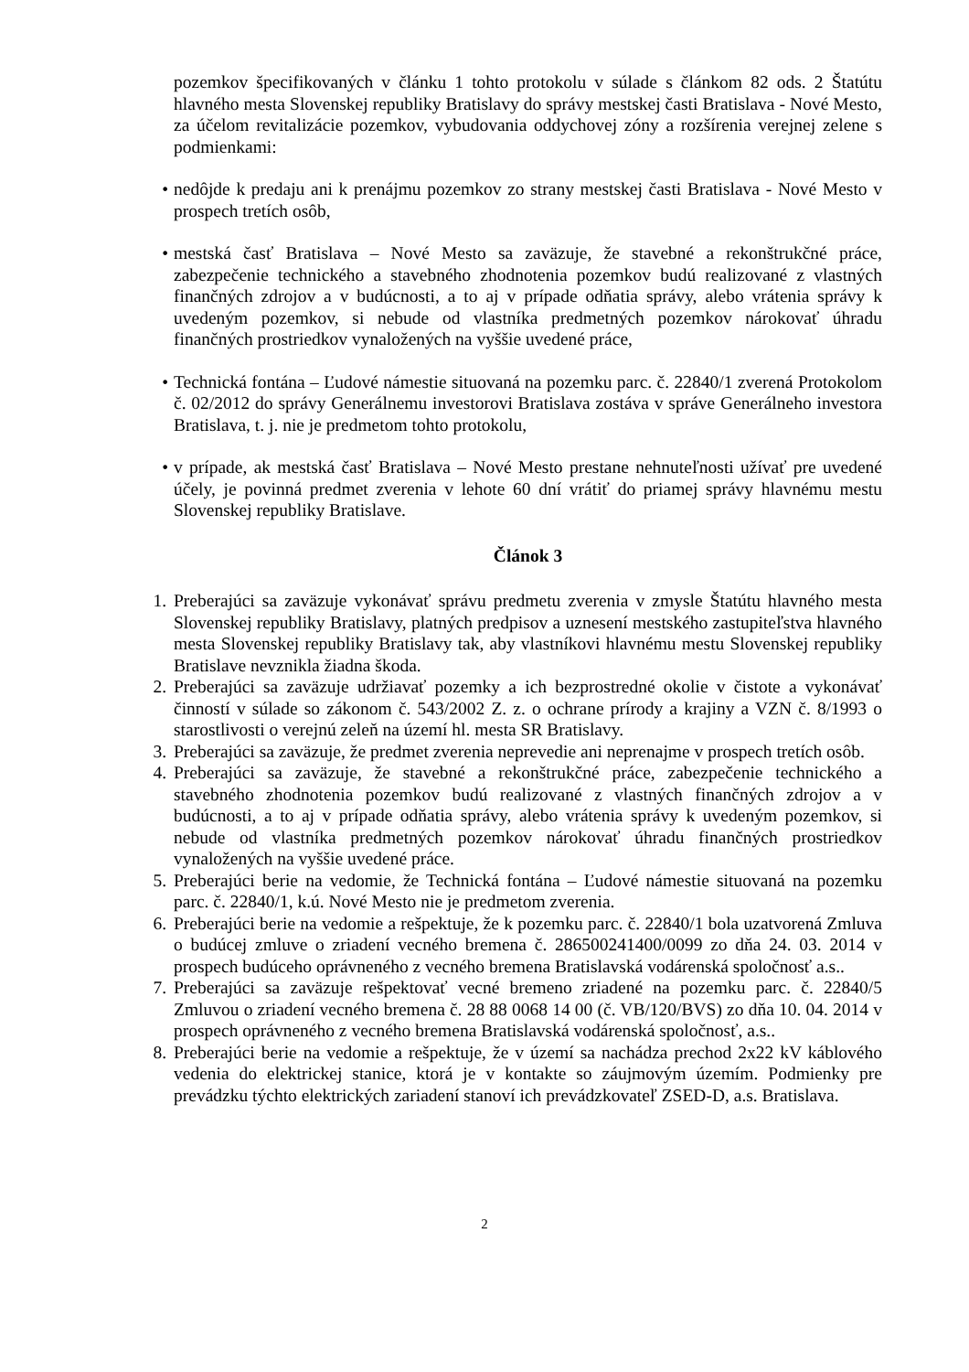pozemkov špecifikovaných v článku 1 tohto protokolu v súlade s článkom 82 ods. 2 Štatútu hlavného mesta Slovenskej republiky Bratislavy do správy mestskej časti Bratislava - Nové Mesto, za účelom revitalizácie pozemkov, vybudovania oddychovej zóny a rozšírenia verejnej zelene s podmienkami:
• nedôjde k predaju ani k prenájmu pozemkov zo strany mestskej časti Bratislava - Nové Mesto v prospech tretích osôb,
• mestská časť Bratislava – Nové Mesto sa zaväzuje, že stavebné a rekonštrukčné práce, zabezpečenie technického a stavebného zhodnotenia pozemkov budú realizované z vlastných finančných zdrojov a v budúcnosti, a to aj v prípade odňatia správy, alebo vrátenia správy k uvedeným pozemkov, si nebude od vlastníka predmetných pozemkov nárokovať úhradu finančných prostriedkov vynaložených na vyššie uvedené práce,
• Technická fontána – Ľudové námestie situovaná na pozemku parc. č. 22840/1 zverená Protokolom č. 02/2012 do správy Generálnemu investorovi Bratislava zostáva v správe Generálneho investora Bratislava, t. j. nie je predmetom tohto protokolu,
• v prípade, ak mestská časť Bratislava – Nové Mesto prestane nehnuteľnosti užívať pre uvedené účely, je povinná predmet zverenia v lehote 60 dní vrátiť do priamej správy hlavnému mestu Slovenskej republiky Bratislave.
Článok 3
1. Preberajúci sa zaväzuje vykonávať správu predmetu zverenia v zmysle Štatútu hlavného mesta Slovenskej republiky Bratislavy, platných predpisov a uznesení mestského zastupiteľstva hlavného mesta Slovenskej republiky Bratislavy tak, aby vlastníkovi hlavnému mestu Slovenskej republiky Bratislave nevznikla žiadna škoda.
2. Preberajúci sa zaväzuje udržiavať pozemky a ich bezprostredné okolie v čistote a vykonávať činností v súlade so zákonom č. 543/2002 Z. z. o ochrane prírody a krajiny a VZN č. 8/1993 o starostlivosti o verejnú zeleň na území hl. mesta SR Bratislavy.
3. Preberajúci sa zaväzuje, že predmet zverenia neprevedie ani neprenajme v prospech tretích osôb.
4. Preberajúci sa zaväzuje, že stavebné a rekonštrukčné práce, zabezpečenie technického a stavebného zhodnotenia pozemkov budú realizované z vlastných finančných zdrojov a v budúcnosti, a to aj v prípade odňatia správy, alebo vrátenia správy k uvedeným pozemkov, si nebude od vlastníka predmetných pozemkov nárokovať úhradu finančných prostriedkov vynaložených na vyššie uvedené práce.
5. Preberajúci berie na vedomie, že Technická fontána – Ľudové námestie situovaná na pozemku parc. č. 22840/1, k.ú. Nové Mesto nie je predmetom zverenia.
6. Preberajúci berie na vedomie a rešpektuje, že k pozemku parc. č. 22840/1 bola uzatvorená Zmluva o budúcej zmluve o zriadení vecného bremena č. 286500241400/0099 zo dňa 24. 03. 2014 v prospech budúceho oprávneného z vecného bremena Bratislavská vodárenská spoločnosť a.s..
7. Preberajúci sa zaväzuje rešpektovať vecné bremeno zriadené na pozemku parc. č. 22840/5 Zmluvou o zriadení vecného bremena č. 28 88 0068 14 00 (č. VB/120/BVS) zo dňa 10. 04. 2014 v prospech oprávneného z vecného bremena Bratislavská vodárenská spoločnosť, a.s..
8. Preberajúci berie na vedomie a rešpektuje, že v území sa nachádza prechod 2x22 kV káblového vedenia do elektrickej stanice, ktorá je v kontakte so záujmovým územím. Podmienky pre prevádzku týchto elektrických zariadení stanoví ich prevádzkovateľ ZSED-D, a.s. Bratislava.
2